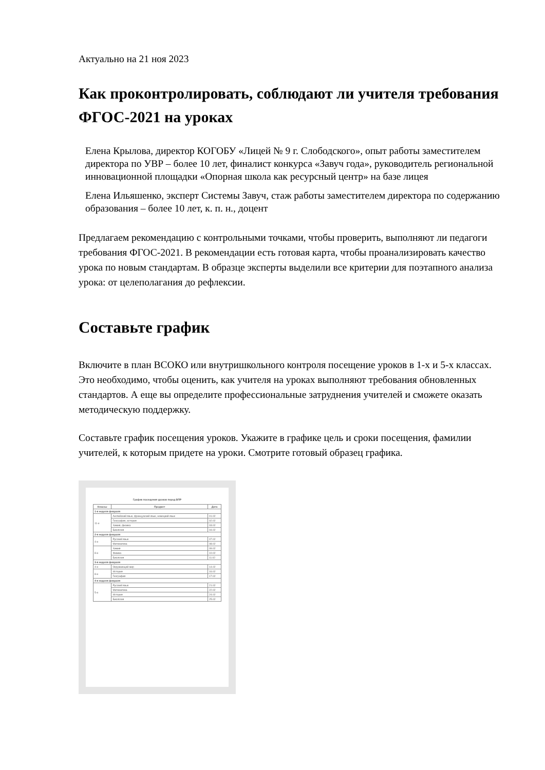Актуально на 21 ноя 2023
Как проконтролировать, соблюдают ли учителя требования ФГОС-2021 на уроках
Елена Крылова, директор КОГОБУ «Лицей № 9 г. Слободского», опыт работы заместителем директора по УВР – более 10 лет, финалист конкурса «Завуч года», руководитель региональной инновационной площадки «Опорная школа как ресурсный центр» на базе лицея
Елена Ильяшенко, эксперт Системы Завуч, стаж работы заместителем директора по содержанию образования – более 10 лет, к. п. н., доцент
Предлагаем рекомендацию с контрольными точками, чтобы проверить, выполняют ли педагоги требования ФГОС-2021. В рекомендации есть готовая карта, чтобы проанализировать качество урока по новым стандартам. В образце эксперты выделили все критерии для поэтапного анализа урока: от целеполагания до рефлексии.
Составьте график
Включите в план ВСОКО или внутришкольного контроля посещение уроков в 1-х и 5-х классах. Это необходимо, чтобы оценить, как учителя на уроках выполняют требования обновленных стандартов. А еще вы определите профессиональные затруднения учителей и сможете оказать методическую поддержку.
Составьте график посещения уроков. Укажите в графике цель и сроки посещения, фамилии учителей, к которым придете на уроки. Смотрите готовый образец графика.
График посещения уроков перед ВПР
| Классы | Предмет | Дата |
| --- | --- | --- |
| 1-я неделя февраля | | |
| 11-е | Английский язык, французский язык, немецкий язык | 01.02 |
| | География, история | 02.02 |
| | Химия, физика | 03.02 |
| | Биология | 04.02 |
| 2-я неделя февраля | | |
| 4-е | Русский язык | 07.02 |
| | Математика | 08.02 |
| 8-е | Химия | 09.02 |
| | Физика | 10.02 |
| | Биология | 11.02 |
| 3-я неделя февраля | | |
| 4-е | Окружающий мир | 14.02 |
| 8-е | История | 16.02 |
| | География | 17.02 |
| 4-я неделя февраля | | |
| 5-е | Русский язык | 21.02 |
| | Математика | 22.02 |
| | История | 24.02 |
| | Биология | 25.02 |